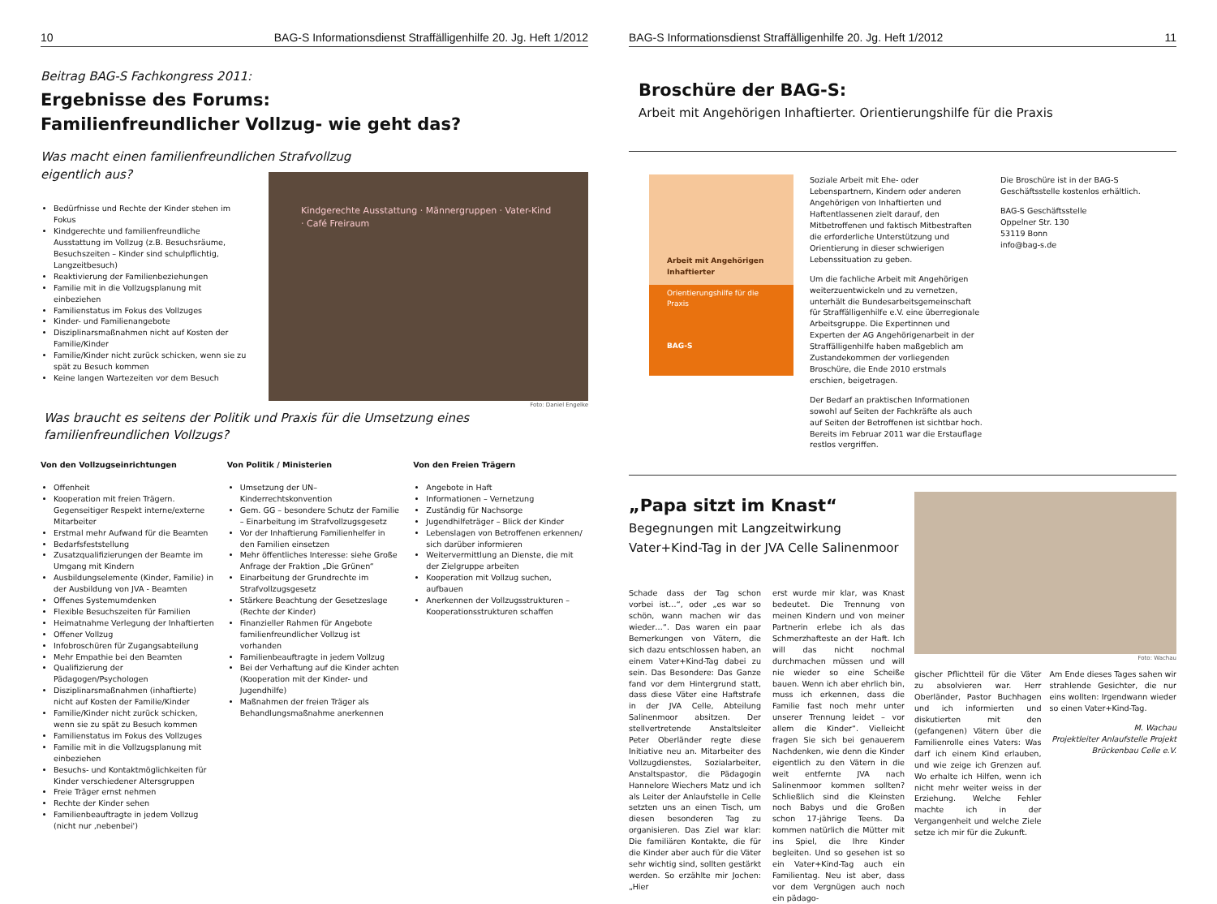10 BAG-S Informationsdienst Straffälligenhilfe 20. Jg. Heft 1/2012
Beitrag BAG-S Fachkongress 2011:
Ergebnisse des Forums:
Familienfreundlicher Vollzug- wie geht das?
Was macht einen familienfreundlichen Strafvollzug
eigentlich aus?
Bedürfnisse und Rechte der Kinder stehen im Fokus
Kindgerechte und familienfreundliche Ausstattung im Vollzug (z.B. Besuchsräume, Besuchszeiten – Kinder sind schulpflichtig, Langzeitbesuch)
Reaktivierung der Familienbeziehungen
Familie mit in die Vollzugsplanung mit einbeziehen
Familienstatus im Fokus des Vollzuges
Kinder- und Familienangebote
Disziplinarsmaßnahmen nicht auf Kosten der Familie/Kinder
Familie/Kinder nicht zurück schicken, wenn sie zu spät zu Besuch kommen
Keine langen Wartezeiten vor dem Besuch
Kindgerechte Ausstattung · Männergruppen · Vater-Kind · Café Freiraum
Foto: Daniel Engelke
Was braucht es seitens der Politik und Praxis für die Umsetzung eines
familienfreundlichen Vollzugs?
Von den Vollzugseinrichtungen
Offenheit
Kooperation mit freien Trägern. Gegenseitiger Respekt interne/externe Mitarbeiter
Erstmal mehr Aufwand für die Beamten
Bedarfsfeststellung
Zusatzqualifizierungen der Beamte im Umgang mit Kindern
Ausbildungselemente (Kinder, Familie) in der Ausbildung von JVA - Beamten
Offenes Systemumdenken
Flexible Besuchszeiten für Familien
Heimatnahme Verlegung der Inhaftierten
Offener Vollzug
Infobroschüren für Zugangsabteilung
Mehr Empathie bei den Beamten
Qualifizierung der Pädagogen/Psychologen
Disziplinarsmaßnahmen (inhaftierte) nicht auf Kosten der Familie/Kinder
Familie/Kinder nicht zurück schicken, wenn sie zu spät zu Besuch kommen
Familienstatus im Fokus des Vollzuges
Familie mit in die Vollzugsplanung mit einbeziehen
Besuchs- und Kontaktmöglichkeiten für Kinder verschiedener Altersgruppen
Freie Träger ernst nehmen
Rechte der Kinder sehen
Familienbeauftragte in jedem Vollzug (nicht nur ‚nebenbei')
Von Politik / Ministerien
Umsetzung der UN–Kinderrechtskonvention
Gem. GG – besondere Schutz der Familie – Einarbeitung im Strafvollzugsgesetz
Vor der Inhaftierung Familienhelfer in den Familien einsetzen
Mehr öffentliches Interesse: siehe Große Anfrage der Fraktion „Die Grünen“
Einarbeitung der Grundrechte im Strafvollzugsgesetz
Stärkere Beachtung der Gesetzeslage (Rechte der Kinder)
Finanzieller Rahmen für Angebote familienfreundlicher Vollzug ist vorhanden
Familienbeauftragte in jedem Vollzug
Bei der Verhaftung auf die Kinder achten (Kooperation mit der Kinder- und Jugendhilfe)
Maßnahmen der freien Träger als Behandlungsmaßnahme anerkennen
Von den Freien Trägern
Angebote in Haft
Informationen – Vernetzung
Zuständig für Nachsorge
Jugendhilfeträger – Blick der Kinder
Lebenslagen von Betroffenen erkennen/ sich darüber informieren
Weitervermittlung an Dienste, die mit der Zielgruppe arbeiten
Kooperation mit Vollzug suchen, aufbauen
Anerkennen der Vollzugsstrukturen – Kooperationsstrukturen schaffen
BAG-S Informationsdienst Straffälligenhilfe 20. Jg. Heft 1/2012 11
Broschüre der BAG-S:
Arbeit mit Angehörigen Inhaftierter. Orientierungshilfe für die Praxis
Arbeit mit Angehörigen Inhaftierter
Orientierungshilfe für die Praxis
BAG-S
Soziale Arbeit mit Ehe- oder Lebenspartnern, Kindern oder anderen Angehörigen von Inhaftierten und Haftentlassenen zielt darauf, den Mitbetroffenen und faktisch Mitbestraften die erforderliche Unterstützung und Orientierung in dieser schwierigen Lebenssituation zu geben.
Um die fachliche Arbeit mit Angehörigen weiterzuentwickeln und zu vernetzen, unterhält die Bundesarbeitsgemeinschaft für Straffälligenhilfe e.V. eine überregionale Arbeitsgruppe. Die Expertinnen und Experten der AG Angehörigenarbeit in der Straffälligenhilfe haben maßgeblich am Zustandekommen der vorliegenden Broschüre, die Ende 2010 erstmals erschien, beigetragen.
Der Bedarf an praktischen Informationen sowohl auf Seiten der Fachkräfte als auch auf Seiten der Betroffenen ist sichtbar hoch. Bereits im Februar 2011 war die Erstauflage restlos vergriffen.
Die Broschüre ist in der BAG-S Geschäftsstelle kostenlos erhältlich.
BAG-S Geschäftsstelle
Oppelner Str. 130
53119 Bonn
info@bag-s.de
„Papa sitzt im Knast“
Begegnungen mit Langzeitwirkung
Vater+Kind-Tag in der JVA Celle Salinenmoor
Schade dass der Tag schon vorbei ist…“, oder „es war so schön, wann machen wir das wieder…“. Das waren ein paar Bemerkungen von Vätern, die sich dazu entschlossen haben, an einem Vater+Kind-Tag dabei zu sein. Das Besondere: Das Ganze fand vor dem Hintergrund statt, dass diese Väter eine Haftstrafe in der JVA Celle, Abteilung Salinenmoor absitzen. Der stellvertretende Anstaltsleiter Peter Oberländer regte diese Initiative neu an. Mitarbeiter des Vollzugdienstes, Sozialarbeiter, Anstaltspastor, die Pädagogin Hannelore Wiechers Matz und ich als Leiter der Anlaufstelle in Celle setzten uns an einen Tisch, um diesen besonderen Tag zu organisieren. Das Ziel war klar: Die familiären Kontakte, die für die Kinder aber auch für die Väter sehr wichtig sind, sollten gestärkt werden. So erzählte mir Jochen: „Hier
erst wurde mir klar, was Knast bedeutet. Die Trennung von meinen Kindern und von meiner Partnerin erlebe ich als das Schmerzhafteste an der Haft. Ich will das nicht nochmal durchmachen müssen und will nie wieder so eine Scheiße bauen. Wenn ich aber ehrlich bin, muss ich erkennen, dass die Familie fast noch mehr unter unserer Trennung leidet – vor allem die Kinder“. Vielleicht fragen Sie sich bei genauerem Nachdenken, wie denn die Kinder eigentlich zu den Vätern in die weit entfernte JVA nach Salinenmoor kommen sollten? Schließlich sind die Kleinsten noch Babys und die Großen schon 17-jährige Teens. Da kommen natürlich die Mütter mit ins Spiel, die Ihre Kinder begleiten. Und so gesehen ist so ein Vater+Kind-Tag auch ein Familientag. Neu ist aber, dass vor dem Vergnügen auch noch ein pädago-
Foto: Wachau
gischer Pflichtteil für die Väter zu absolvieren war. Herr Oberländer, Pastor Buchhagen und ich informierten und diskutierten mit den (gefangenen) Vätern über die Familienrolle eines Vaters: Was darf ich einem Kind erlauben, und wie zeige ich Grenzen auf. Wo erhalte ich Hilfen, wenn ich nicht mehr weiter weiss in der Erziehung. Welche Fehler machte ich in der Vergangenheit und welche Ziele setze ich mir für die Zukunft.
Am Ende dieses Tages sahen wir strahlende Gesichter, die nur eins wollten: Irgendwann wieder so einen Vater+Kind-Tag.
M. Wachau
Projektleiter Anlaufstelle Projekt Brückenbau Celle e.V.